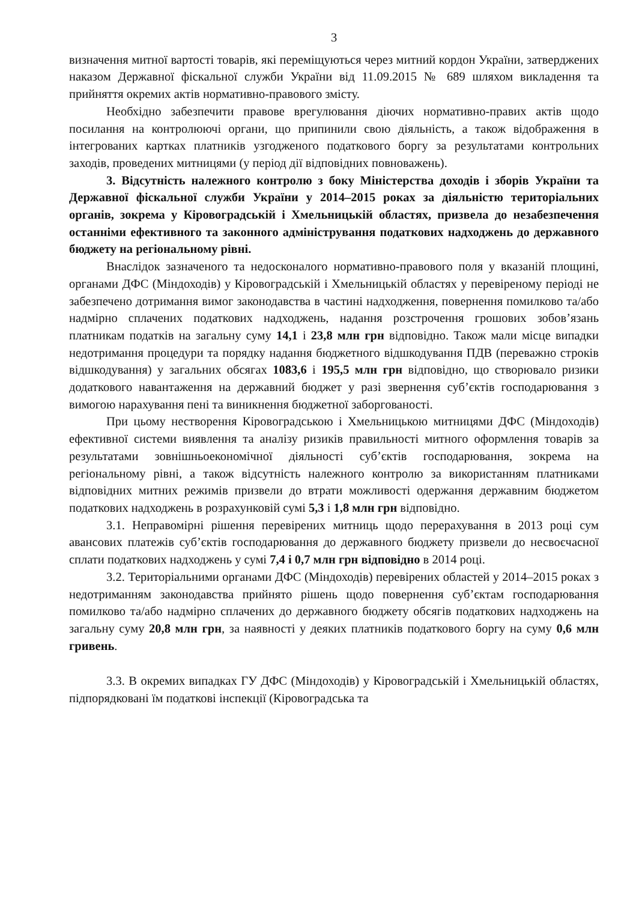3
визначення митної вартості товарів, які переміщуються через митний кордон України, затверджених наказом Державної фіскальної служби України від 11.09.2015 № 689 шляхом викладення та прийняття окремих актів нормативно-правового змісту.
Необхідно забезпечити правове врегулювання діючих нормативно-правих актів щодо посилання на контролюючі органи, що припинили свою діяльність, а також відображення в інтегрованих картках платників узгодженого податкового боргу за результатами контрольних заходів, проведених митницями (у період дії відповідних повноважень).
3. Відсутність належного контролю з боку Міністерства доходів і зборів України та Державної фіскальної служби України у 2014–2015 роках за діяльністю територіальних органів, зокрема у Кіровоградській і Хмельницькій областях, призвела до незабезпечення останніми ефективного та законного адміністрування податкових надходжень до державного бюджету на регіональному рівні.
Внаслідок зазначеного та недосконалого нормативно-правового поля у вказаній площині, органами ДФС (Міндоходів) у Кіровоградській і Хмельницькій областях у перевіреному періоді не забезпечено дотримання вимог законодавства в частині надходження, повернення помилково та/або надмірно сплачених податкових надходжень, надання розстрочення грошових зобов’язань платникам податків на загальну суму 14,1 і 23,8 млн грн відповідно. Також мали місце випадки недотримання процедури та порядку надання бюджетного відшкодування ПДВ (переважно строків відшкодування) у загальних обсягах 1083,6 і 195,5 млн грн відповідно, що створювало ризики додаткового навантаження на державний бюджет у разі звернення суб’єктів господарювання з вимогою нарахування пені та виникнення бюджетної заборгованості.
При цьому нестворення Кіровоградською і Хмельницькою митницями ДФС (Міндоходів) ефективної системи виявлення та аналізу ризиків правильності митного оформлення товарів за результатами зовнішньоекономічної діяльності суб’єктів господарювання, зокрема на регіональному рівні, а також відсутність належного контролю за використанням платниками відповідних митних режимів призвели до втрати можливості одержання державним бюджетом податкових надходжень в розрахунковій сумі 5,3 і 1,8 млн грн відповідно.
3.1. Неправомірні рішення перевірених митниць щодо перерахування в 2013 році сум авансових платежів суб’єктів господарювання до державного бюджету призвели до несвоєчасної сплати податкових надходжень у сумі 7,4 і 0,7 млн грн відповідно в 2014 році.
3.2. Територіальними органами ДФС (Міндоходів) перевірених областей у 2014–2015 роках з недотриманням законодавства прийнято рішень щодо повернення суб’єктам господарювання помилково та/або надмірно сплачених до державного бюджету обсягів податкових надходжень на загальну суму 20,8 млн грн, за наявності у деяких платників податкового боргу на суму 0,6 млн гривень.
3.3. В окремих випадках ГУ ДФС (Міндоходів) у Кіровоградській і Хмельницькій областях, підпорядковані їм податкові інспекції (Кіровоградська та